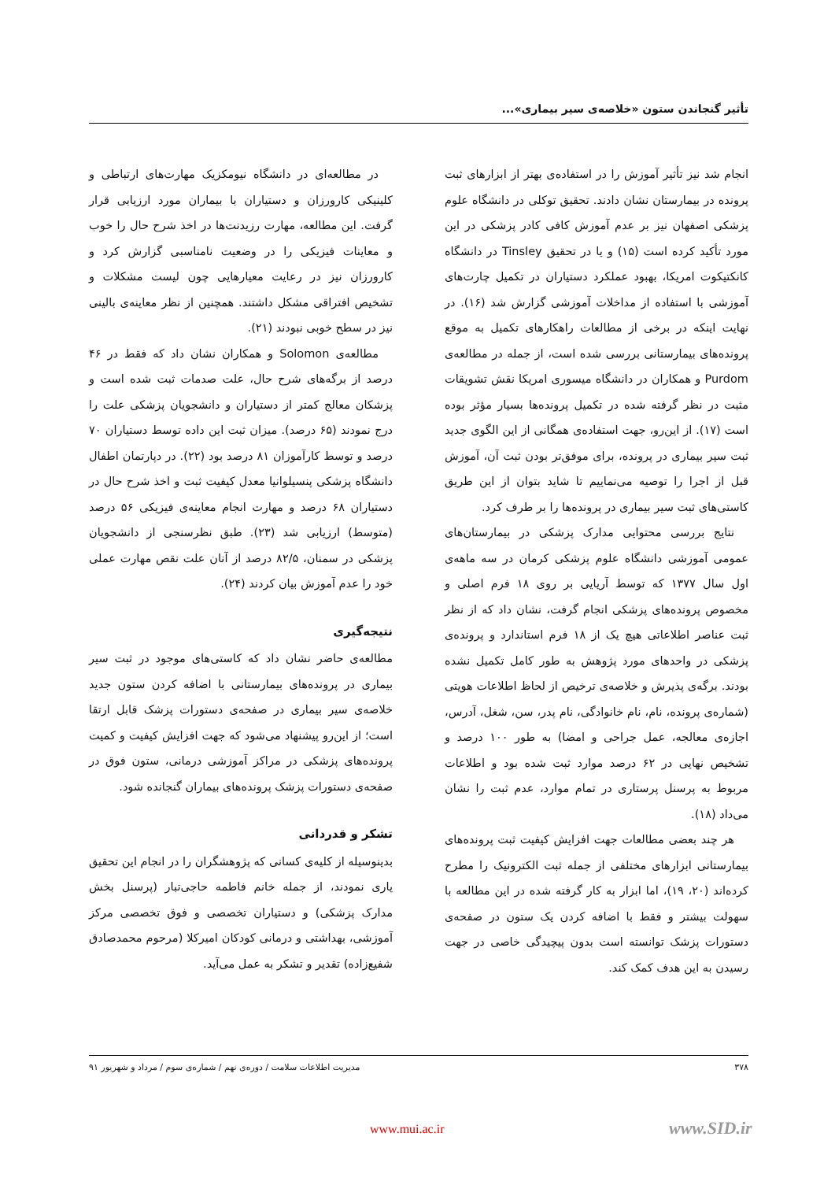تأثیر گنجاندن ستون «خلاصه‌ی سیر بیماری»...
انجام شد نیز تأثیر آموزش را در استفاده‌ی بهتر از ابزارهای ثبت پرونده در بیمارستان نشان دادند. تحقیق توکلی در دانشگاه علوم پزشکی اصفهان نیز بر عدم آموزش کافی کادر پزشکی در این مورد تأکید کرده است (۱۵) و یا در تحقیق Tinsley در دانشگاه کانکتیکوت امریکا، بهبود عملکرد دستیاران در تکمیل چارت‌های آموزشی با استفاده از مداخلات آموزشی گزارش شد (۱۶). در نهایت اینکه در برخی از مطالعات راهکارهای تکمیل به موقع پرونده‌های بیمارستانی بررسی شده است، از جمله در مطالعه‌ی Purdom و همکاران در دانشگاه میسوری امریکا نقش تشویقات مثبت در نظر گرفته شده در تکمیل پرونده‌ها بسیار مؤثر بوده است (۱۷). از این‌رو، جهت استفاده‌ی همگانی از این الگوی جدید ثبت سیر بیماری در پرونده، برای موفق‌تر بودن ثبت آن، آموزش قبل از اجرا را توصیه می‌نماییم تا شاید بتوان از این طریق کاستی‌های ثبت سیر بیماری در پرونده‌ها را بر طرف کرد.
نتایج بررسی محتوایی مدارک پزشکی در بیمارستان‌های عمومی آموزشی دانشگاه علوم پزشکی کرمان در سه ماهه‌ی اول سال ۱۳۷۷ که توسط آریایی بر روی ۱۸ فرم اصلی و مخصوص پرونده‌های پزشکی انجام گرفت، نشان داد که از نظر ثبت عناصر اطلاعاتی هیچ یک از ۱۸ فرم استاندارد و پرونده‌ی پزشکی در واحدهای مورد پژوهش به طور کامل تکمیل نشده بودند. برگه‌ی پذیرش و خلاصه‌ی ترخیص از لحاظ اطلاعات هویتی (شماره‌ی پرونده، نام، نام خانوادگی، نام پدر، سن، شغل، آدرس، اجازه‌ی معالجه، عمل جراحی و امضا) به طور ۱۰۰ درصد و تشخیص نهایی در ۶۲ درصد موارد ثبت شده بود و اطلاعات مربوط به پرسنل پرستاری در تمام موارد، عدم ثبت را نشان می‌داد (۱۸).
هر چند بعضی مطالعات جهت افزایش کیفیت ثبت پرونده‌های بیمارستانی ابزارهای مختلفی از جمله ثبت الکترونیک را مطرح کرده‌اند (۲۰، ۱۹)، اما ابزار به کار گرفته شده در این مطالعه با سهولت بیشتر و فقط با اضافه کردن یک ستون در صفحه‌ی دستورات پزشک توانسته است بدون پیچیدگی خاصی در جهت رسیدن به این هدف کمک کند.
در مطالعه‌ای در دانشگاه نیومکزیک مهارت‌های ارتباطی و کلینیکی کارورزان و دستیاران با بیماران مورد ارزیابی قرار گرفت. این مطالعه، مهارت رزیدنت‌ها در اخذ شرح حال را خوب و معاینات فیزیکی را در وضعیت نامناسبی گزارش کرد و کارورزان نیز در رعایت معیارهایی چون لیست مشکلات و تشخیص افتراقی مشکل داشتند. همچنین از نظر معاینه‌ی بالینی نیز در سطح خوبی نبودند (۲۱).
مطالعه‌ی Solomon و همکاران نشان داد که فقط در ۴۶ درصد از برگه‌های شرح حال، علت صدمات ثبت شده است و پزشکان معالج کمتر از دستیاران و دانشجویان پزشکی علت را درج نمودند (۶۵ درصد). میزان ثبت این داده توسط دستیاران ۷۰ درصد و توسط کارآموزان ۸۱ درصد بود (۲۲). در دپارتمان اطفال دانشگاه پزشکی پنسیلوانیا معدل کیفیت ثبت و اخذ شرح حال در دستیاران ۶۸ درصد و مهارت انجام معاینه‌ی فیزیکی ۵۶ درصد (متوسط) ارزیابی شد (۲۳). طبق نظرسنجی از دانشجویان پزشکی در سمنان، ۸۲/۵ درصد از آنان علت نقص مهارت عملی خود را عدم آموزش بیان کردند (۲۴).
نتیجه‌گیری
مطالعه‌ی حاضر نشان داد که کاستی‌های موجود در ثبت سیر بیماری در پرونده‌های بیمارستانی با اضافه کردن ستون جدید خلاصه‌ی سیر بیماری در صفحه‌ی دستورات پزشک قابل ارتقا است؛ از این‌رو پیشنهاد می‌شود که جهت افزایش کیفیت و کمیت پرونده‌های پزشکی در مراکز آموزشی درمانی، ستون فوق در صفحه‌ی دستورات پزشک پرونده‌های بیماران گنجانده شود.
تشکر و قدردانی
بدینوسیله از کلیه‌ی کسانی که پژوهشگران را در انجام این تحقیق یاری نمودند، از جمله خانم فاطمه حاجی‌تبار (پرسنل بخش مدارک پزشکی) و دستیاران تخصصی و فوق تخصصی مرکز آموزشی، بهداشتی و درمانی کودکان امیرکلا (مرحوم محمدصادق شفیع‌زاده) تقدیر و تشکر به عمل می‌آید.
۳۷۸ مدیریت اطلاعات سلامت / دوره‌ی نهم / شماره‌ی سوم / مرداد و شهریور ۹۱
www.mui.ac.ir www.SID.ir